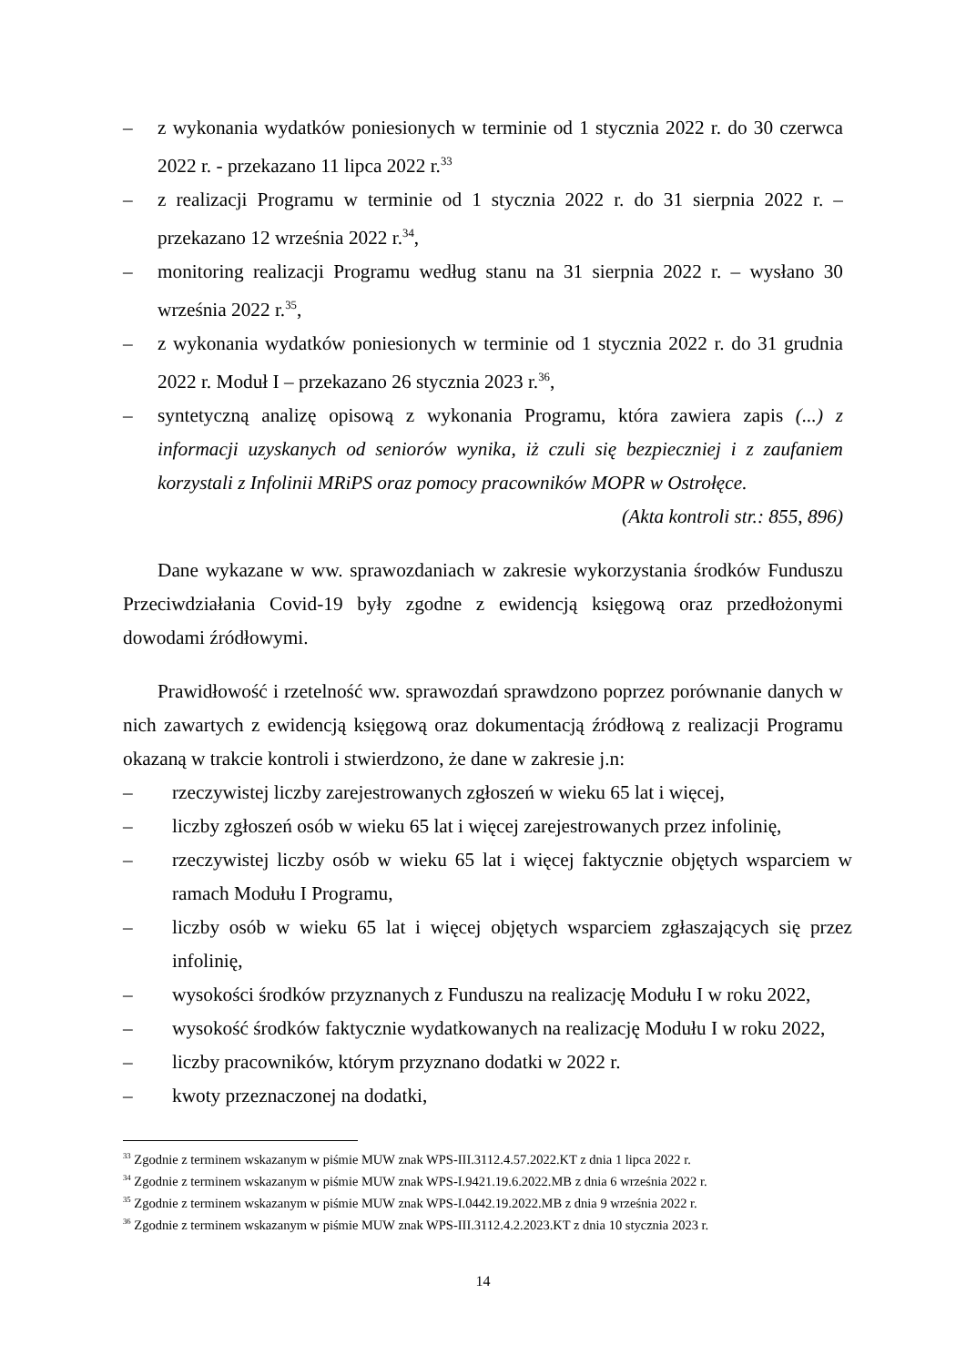– z wykonania wydatków poniesionych w terminie od 1 stycznia 2022 r. do 30 czerwca 2022 r. - przekazano 11 lipca 2022 r.<sup>33</sup>
– z realizacji Programu w terminie od 1 stycznia 2022 r. do 31 sierpnia 2022 r. – przekazano 12 września 2022 r.<sup>34</sup>,
– monitoring realizacji Programu według stanu na 31 sierpnia 2022 r. – wysłano 30 września 2022 r.<sup>35</sup>,
– z wykonania wydatków poniesionych w terminie od 1 stycznia 2022 r. do 31 grudnia 2022 r. Moduł I – przekazano 26 stycznia 2023 r.<sup>36</sup>,
– syntetyczną analizę opisową z wykonania Programu, która zawiera zapis (...) z informacji uzyskanych od seniorów wynika, iż czuli się bezpieczniej i z zaufaniem korzystali z Infolinii MRiPS oraz pomocy pracowników MOPR w Ostrołęce.
(Akta kontroli str.: 855, 896)
Dane wykazane w ww. sprawozdaniach w zakresie wykorzystania środków Funduszu Przeciwdziałania Covid-19 były zgodne z ewidencją księgową oraz przedłożonymi dowodami źródłowymi.
Prawidłowość i rzetelność ww. sprawozdań sprawdzono poprzez porównanie danych w nich zawartych z ewidencją księgową oraz dokumentacją źródłową z realizacji Programu okazaną w trakcie kontroli i stwierdzono, że dane w zakresie j.n:
– rzeczywistej liczby zarejestrowanych zgłoszeń w wieku 65 lat i więcej,
– liczby zgłoszeń osób w wieku 65 lat i więcej zarejestrowanych przez infolinię,
– rzeczywistej liczby osób w wieku 65 lat i więcej faktycznie objętych wsparciem w ramach Modułu I Programu,
– liczby osób w wieku 65 lat i więcej objętych wsparciem zgłaszających się przez infolinię,
– wysokości środków przyznanych z Funduszu na realizację Modułu I w roku 2022,
– wysokość środków faktycznie wydatkowanych na realizację Modułu I w roku 2022,
– liczby pracowników, którym przyznano dodatki w 2022 r.
– kwoty przeznaczonej na dodatki,
<sup>33</sup> Zgodnie z terminem wskazanym w piśmie MUW znak WPS-III.3112.4.57.2022.KT z dnia 1 lipca 2022 r.
<sup>34</sup> Zgodnie z terminem wskazanym w piśmie MUW znak WPS-I.9421.19.6.2022.MB z dnia 6 września 2022 r.
<sup>35</sup> Zgodnie z terminem wskazanym w piśmie MUW znak WPS-I.0442.19.2022.MB z dnia 9 września 2022 r.
<sup>36</sup> Zgodnie z terminem wskazanym w piśmie MUW znak WPS-III.3112.4.2.2023.KT z dnia 10 stycznia 2023 r.
14